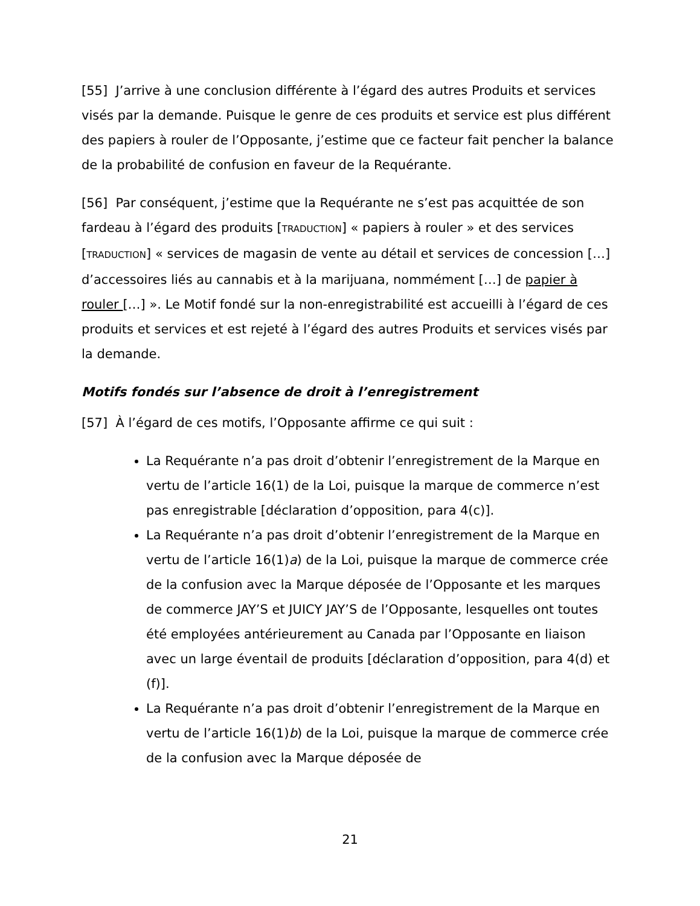[55] J’arrive à une conclusion différente à l’égard des autres Produits et services visés par la demande. Puisque le genre de ces produits et service est plus différent des papiers à rouler de l’Opposante, j’estime que ce facteur fait pencher la balance de la probabilité de confusion en faveur de la Requérante.
[56] Par conséquent, j’estime que la Requérante ne s’est pas acquittée de son fardeau à l’égard des produits [TRADUCTION] « papiers à rouler » et des services [TRADUCTION] « services de magasin de vente au détail et services de concession […] d’accessoires liés au cannabis et à la marijuana, nommément […] de papier à rouler […] ». Le Motif fondé sur la non-enregistrabilité est accueilli à l’égard de ces produits et services et est rejeté à l’égard des autres Produits et services visés par la demande.
Motifs fondés sur l’absence de droit à l’enregistrement
[57] À l’égard de ces motifs, l’Opposante affirme ce qui suit :
La Requérante n’a pas droit d’obtenir l’enregistrement de la Marque en vertu de l’article 16(1) de la Loi, puisque la marque de commerce n’est pas enregistrable [déclaration d’opposition, para 4(c)].
La Requérante n’a pas droit d’obtenir l’enregistrement de la Marque en vertu de l’article 16(1)a) de la Loi, puisque la marque de commerce crée de la confusion avec la Marque déposée de l’Opposante et les marques de commerce JAY’S et JUICY JAY’S de l’Opposante, lesquelles ont toutes été employées antérieurement au Canada par l’Opposante en liaison avec un large éventail de produits [déclaration d’opposition, para 4(d) et (f)].
La Requérante n’a pas droit d’obtenir l’enregistrement de la Marque en vertu de l’article 16(1)b) de la Loi, puisque la marque de commerce crée de la confusion avec la Marque déposée de
21